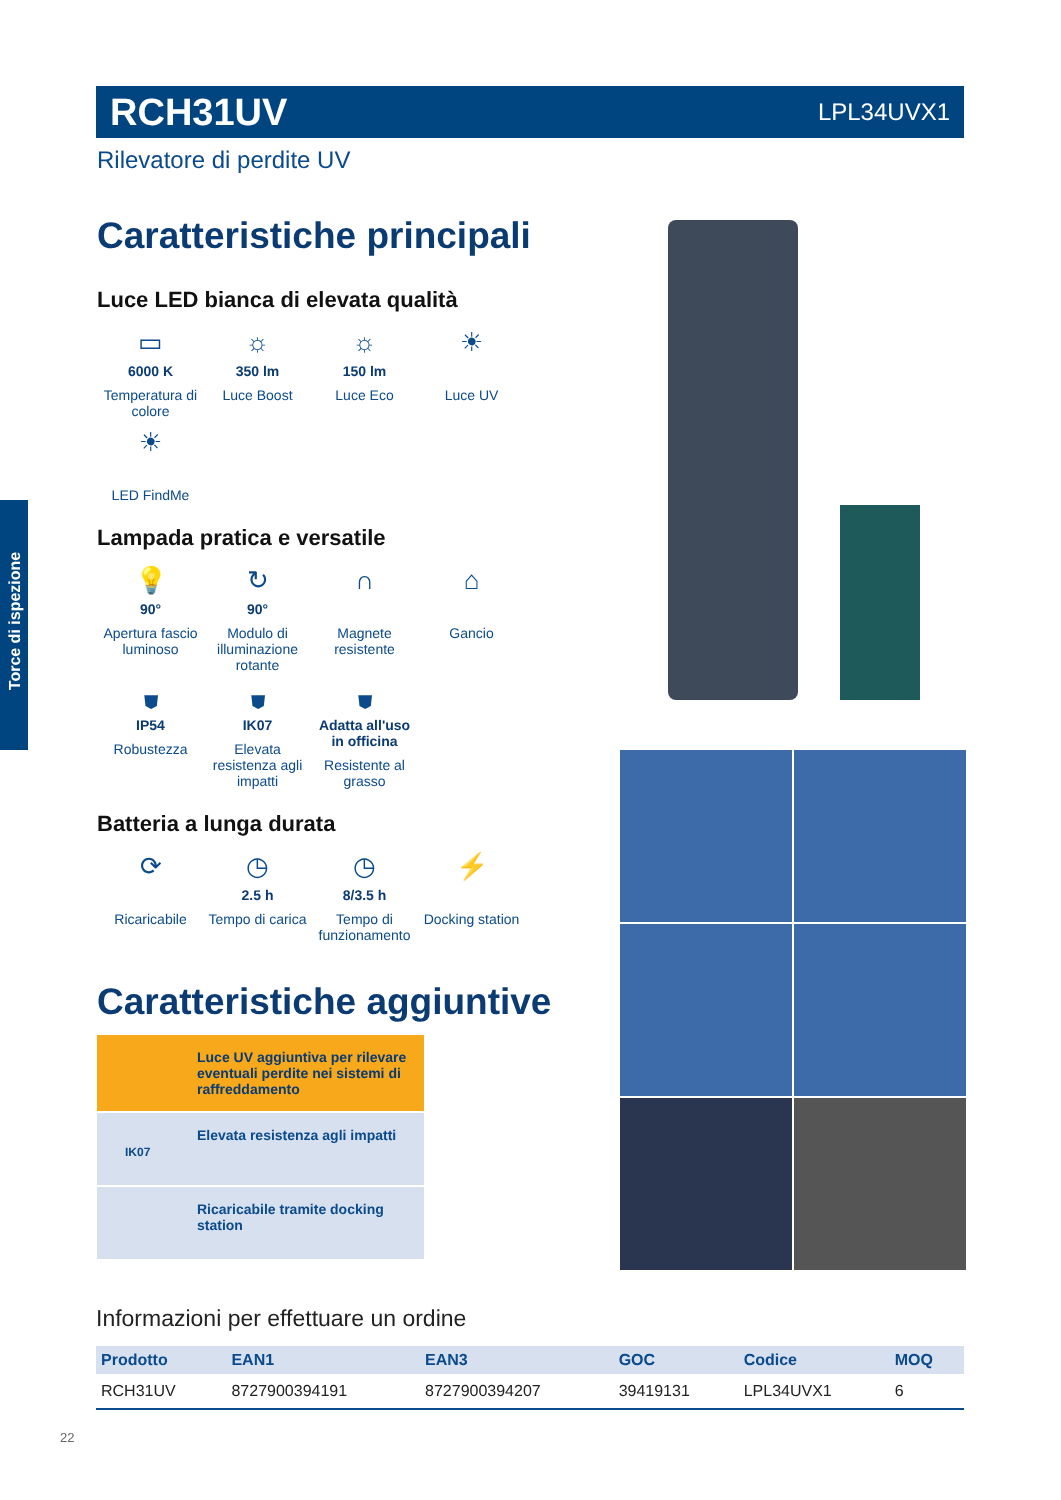RCH31UV LPL34UVX1
Rilevatore di perdite UV
Torce di ispezione
Caratteristiche principali
Luce LED bianca di elevata qualità
▭
6000 K
Temperatura di colore
☼
350 lm
Luce Boost
☼
150 lm
Luce Eco
☀
Luce UV
☀
LED FindMe
Lampada pratica e versatile
💡
90°
Apertura fascio luminoso
↻
90°
Modulo di illuminazione rotante
∩
Magnete resistente
⌂
Gancio
⛊
IP54
Robustezza
⛊
IK07
Elevata resistenza agli impatti
⛊
Adatta all'uso in officina
Resistente al grasso
Batteria a lunga durata
⟳
Ricaricabile
◷
2.5 h
Tempo di carica
◷
8/3.5 h
Tempo di funzionamento
⚡
Docking station
Caratteristiche aggiuntive
Luce UV aggiuntiva per rilevare eventuali perdite nei sistemi di raffreddamento
Elevata resistenza agli impatti
IK07
Ricaricabile tramite docking station
Informazioni per effettuare un ordine
| Prodotto | EAN1 | EAN3 | GOC | Codice | MOQ |
| --- | --- | --- | --- | --- | --- |
| RCH31UV | 8727900394191 | 8727900394207 | 39419131 | LPL34UVX1 | 6 |
22